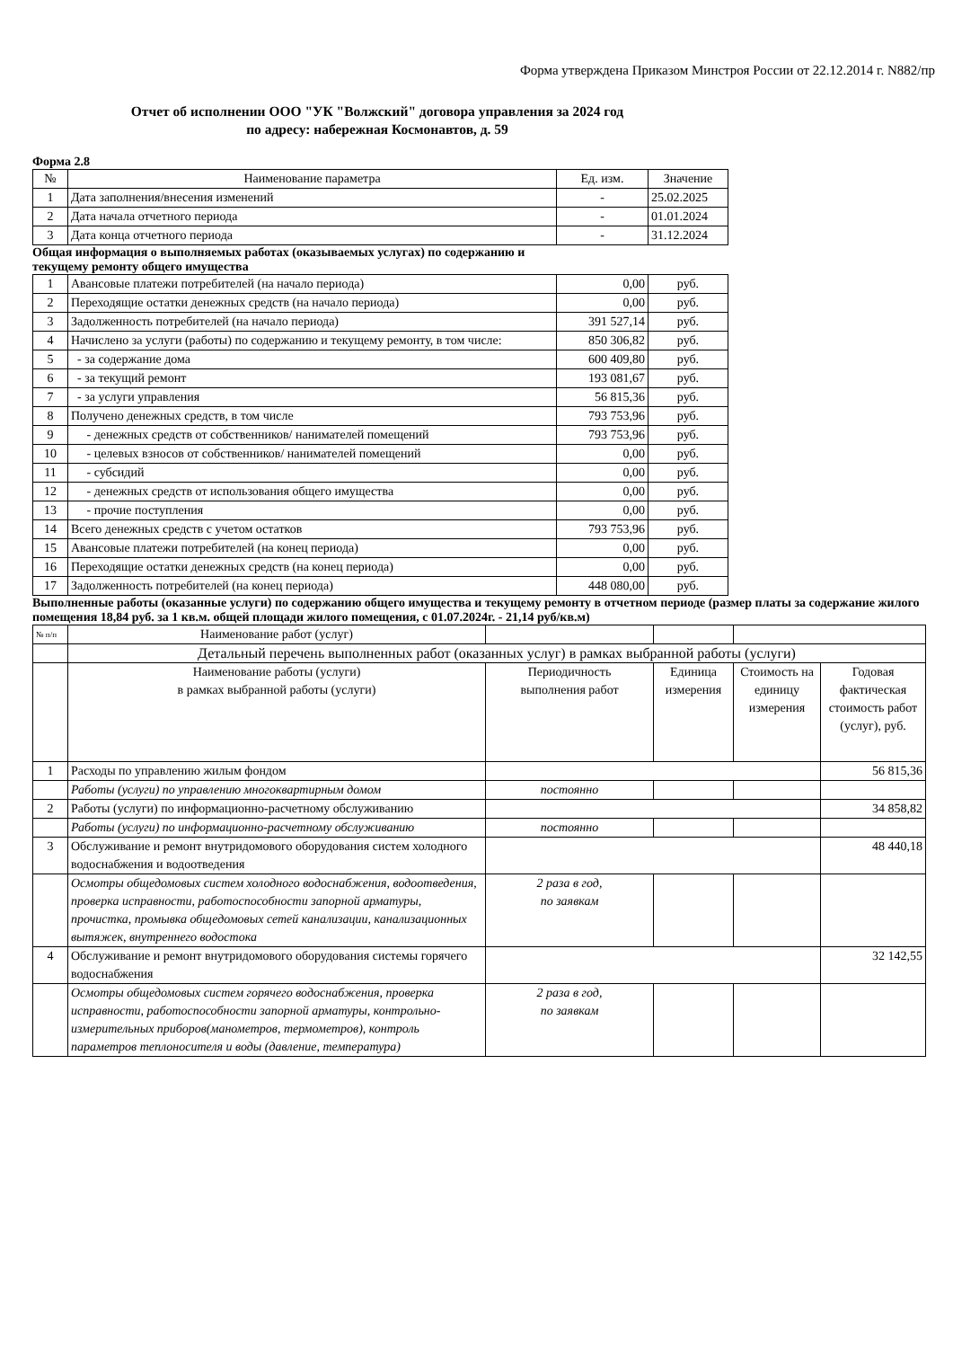Форма утверждена Приказом Минстроя России от 22.12.2014 г. N882/пр
Отчет об исполнении ООО "УК "Волжский" договора управления за 2024 год
по адресу: набережная Космонавтов, д. 59
Форма 2.8
| № | Наименование параметра | Ед. изм. | Значение |
| --- | --- | --- | --- |
| 1 | Дата заполнения/внесения изменений | - | 25.02.2025 |
| 2 | Дата начала отчетного периода | - | 01.01.2024 |
| 3 | Дата конца отчетного периода | - | 31.12.2024 |
Общая информация о выполняемых работах (оказываемых услугах) по содержанию и
текущему ремонту общего имущества
| 1 | Авансовые платежи потребителей (на начало периода) | 0,00 | руб. |
| 2 | Переходящие остатки денежных средств (на начало периода) | 0,00 | руб. |
| 3 | Задолженность потребителей (на начало периода) | 391 527,14 | руб. |
| 4 | Начислено за услуги (работы) по содержанию и текущему ремонту, в том числе: | 850 306,82 | руб. |
| 5 | - за содержание дома | 600 409,80 | руб. |
| 6 | - за текущий ремонт | 193 081,67 | руб. |
| 7 | - за услуги управления | 56 815,36 | руб. |
| 8 | Получено денежных средств, в том числе | 793 753,96 | руб. |
| 9 | - денежных средств от собственников/ нанимателей помещений | 793 753,96 | руб. |
| 10 | - целевых взносов от собственников/ нанимателей помещений | 0,00 | руб. |
| 11 | - субсидий | 0,00 | руб. |
| 12 | - денежных средств от использования общего имущества | 0,00 | руб. |
| 13 | - прочие поступления | 0,00 | руб. |
| 14 | Всего денежных средств с учетом остатков | 793 753,96 | руб. |
| 15 | Авансовые платежи потребителей (на конец периода) | 0,00 | руб. |
| 16 | Переходящие остатки денежных средств (на конец периода) | 0,00 | руб. |
| 17 | Задолженность потребителей (на конец периода) | 448 080,00 | руб. |
Выполненные работы (оказанные услуги) по содержанию общего имущества и текущему ремонту в отчетном периоде (размер платы за содержание жилого помещения 18,84 руб. за 1 кв.м. общей площади жилого помещения, с 01.07.2024г. - 21,14 руб/кв.м)
| № п/п | Наименование работ (услуг) | | | | |
| | Детальный перечень выполненных работ (оказанных услуг) в рамках выбранной работы (услуги) | | | | |
| | Наименование работы (услуги) в рамках выбранной работы (услуги) | Периодичность выполнения работ | Единица измерения | Стоимость на единицу измерения | Годовая фактическая стоимость работ (услуг), руб. |
| 1 | Расходы по управлению жилым фондом | | | | 56 815,36 |
| | Работы (услуги) по управлению многоквартирным домом | постоянно | | | |
| 2 | Работы (услуги) по информационно-расчетному обслуживанию | | | | 34 858,82 |
| | Работы (услуги) по информационно-расчетному обслуживанию | постоянно | | | |
| 3 | Обслуживание и ремонт внутридомового оборудования систем холодного водоснабжения и водоотведения | | | | 48 440,18 |
| | Осмотры общедомовых систем холодного водоснабжения, водоотведения, проверка исправности, работоспособности запорной арматуры, прочистка, промывка общедомовых сетей канализации, канализационных вытяжек, внутреннего водостока | 2 раза в год, по заявкам | | | |
| 4 | Обслуживание и ремонт внутридомового оборудования системы горячего водоснабжения | | | | 32 142,55 |
| | Осмотры общедомовых систем горячего водоснабжения, проверка исправности, работоспособности запорной арматуры, контрольно-измерительных приборов(манометров, термометров), контроль параметров теплоносителя и воды (давление, температура) | 2 раза в год, по заявкам | | | |